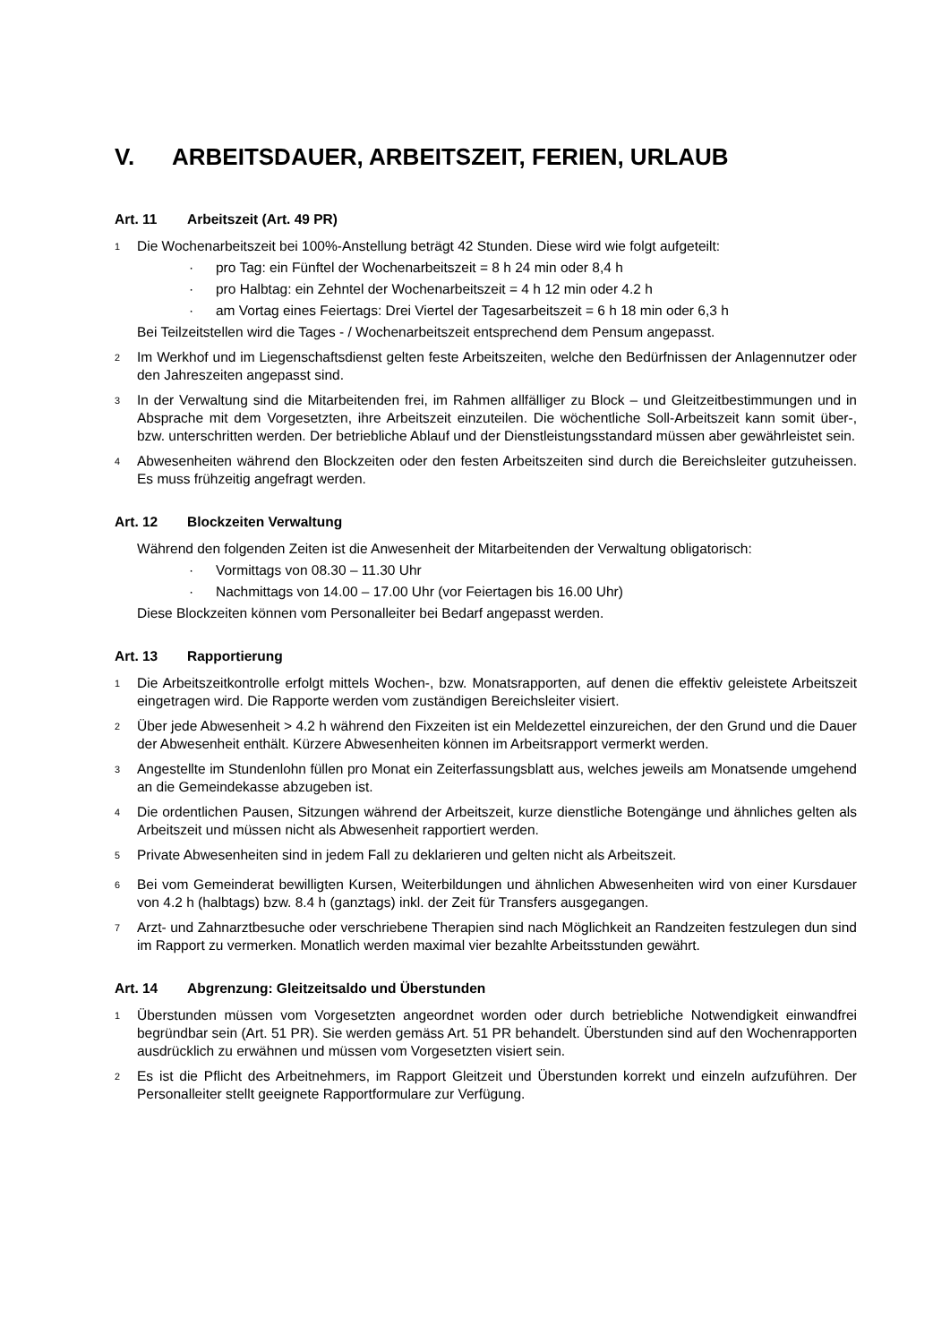V. ARBEITSDAUER, ARBEITSZEIT, FERIEN, URLAUB
Art. 11 Arbeitszeit (Art. 49 PR)
<sup>1</sup>
Die Wochenarbeitszeit bei 100%-Anstellung beträgt 42 Stunden. Diese wird wie folgt aufgeteilt:
· pro Tag: ein Fünftel der Wochenarbeitszeit = 8 h 24 min oder 8,4 h
· pro Halbtag: ein Zehntel der Wochenarbeitszeit = 4 h 12 min oder 4.2 h
· am Vortag eines Feiertags: Drei Viertel der Tagesarbeitszeit = 6 h 18 min oder 6,3 h
Bei Teilzeitstellen wird die Tages - / Wochenarbeitszeit entsprechend dem Pensum angepasst.
<sup>2</sup>
Im Werkhof und im Liegenschaftsdienst gelten feste Arbeitszeiten, welche den Bedürfnissen der Anlagennutzer oder den Jahreszeiten angepasst sind.
<sup>3</sup>
In der Verwaltung sind die Mitarbeitenden frei, im Rahmen allfälliger zu Block – und Gleitzeitbestimmungen und in Absprache mit dem Vorgesetzten, ihre Arbeitszeit einzuteilen. Die wöchentliche Soll-Arbeitszeit kann somit über-, bzw. unterschritten werden. Der betriebliche Ablauf und der Dienstleistungsstandard müssen aber gewährleistet sein.
<sup>4</sup>
Abwesenheiten während den Blockzeiten oder den festen Arbeitszeiten sind durch die Bereichsleiter gutzuheissen. Es muss frühzeitig angefragt werden.
Art. 12 Blockzeiten Verwaltung
Während den folgenden Zeiten ist die Anwesenheit der Mitarbeitenden der Verwaltung obligatorisch:
· Vormittags von 08.30 – 11.30 Uhr
· Nachmittags von 14.00 – 17.00 Uhr (vor Feiertagen bis 16.00 Uhr)
Diese Blockzeiten können vom Personalleiter bei Bedarf angepasst werden.
Art. 13 Rapportierung
<sup>1</sup>
Die Arbeitszeitkontrolle erfolgt mittels Wochen-, bzw. Monatsrapporten, auf denen die effektiv geleistete Arbeitszeit eingetragen wird. Die Rapporte werden vom zuständigen Bereichsleiter visiert.
<sup>2</sup>
Über jede Abwesenheit > 4.2 h während den Fixzeiten ist ein Meldezettel einzureichen, der den Grund und die Dauer der Abwesenheit enthält. Kürzere Abwesenheiten können im Arbeitsrapport vermerkt werden.
<sup>3</sup>
Angestellte im Stundenlohn füllen pro Monat ein Zeiterfassungsblatt aus, welches jeweils am Monatsende umgehend an die Gemeindekasse abzugeben ist.
<sup>4</sup>
Die ordentlichen Pausen, Sitzungen während der Arbeitszeit, kurze dienstliche Botengänge und ähnliches gelten als Arbeitszeit und müssen nicht als Abwesenheit rapportiert werden.
<sup>5</sup>
Private Abwesenheiten sind in jedem Fall zu deklarieren und gelten nicht als Arbeitszeit.
<sup>6</sup>
Bei vom Gemeinderat bewilligten Kursen, Weiterbildungen und ähnlichen Abwesenheiten wird von einer Kursdauer von 4.2 h (halbtags) bzw. 8.4 h (ganztags) inkl. der Zeit für Transfers ausgegangen.
<sup>7</sup>
Arzt- und Zahnarztbesuche oder verschriebene Therapien sind nach Möglichkeit an Randzeiten festzulegen dun sind im Rapport zu vermerken. Monatlich werden maximal vier bezahlte Arbeitsstunden gewährt.
Art. 14 Abgrenzung: Gleitzeitsaldo und Überstunden
<sup>1</sup>
Überstunden müssen vom Vorgesetzten angeordnet worden oder durch betriebliche Notwendigkeit einwandfrei begründbar sein (Art. 51 PR). Sie werden gemäss Art. 51 PR behandelt. Überstunden sind auf den Wochenrapporten ausdrücklich zu erwähnen und müssen vom Vorgesetzten visiert sein.
<sup>2</sup>
Es ist die Pflicht des Arbeitnehmers, im Rapport Gleitzeit und Überstunden korrekt und einzeln aufzuführen. Der Personalleiter stellt geeignete Rapportformulare zur Verfügung.